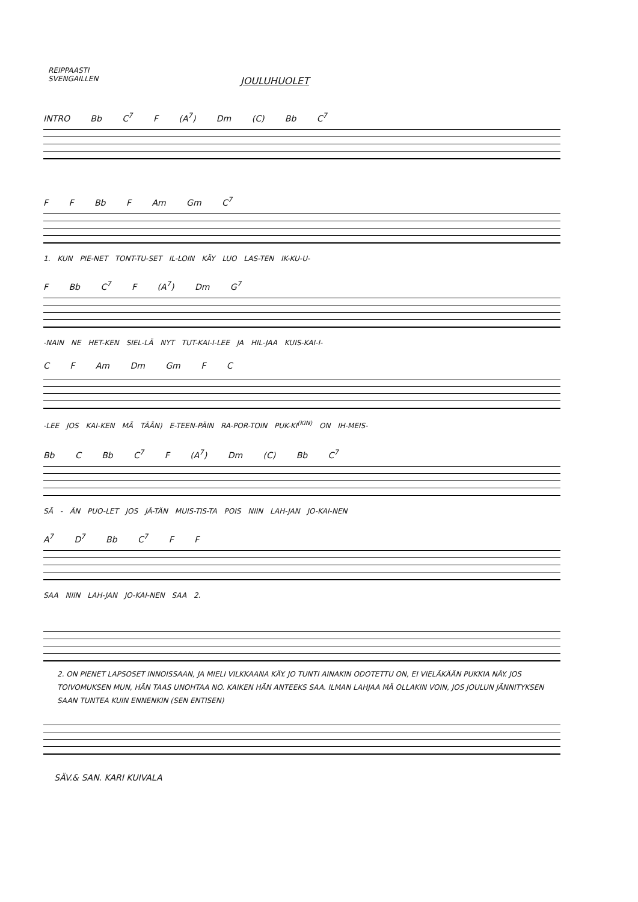REIPPAASTI
SVENGAILLEN
JOULUHUOLET
INTRO Bb C<sup>7</sup> F (A<sup>7</sup>) Dm (C) Bb C<sup>7</sup>
F F Bb F Am Gm C<sup>7</sup>
1. KUN PIE-NET TONT-TU-SET IL-LOIN KÄY LUO LAS-TEN IK-KU-U-
F Bb C<sup>7</sup> F (A<sup>7</sup>) Dm G<sup>7</sup>
-NAIN NE HET-KEN SIEL-LÄ NYT TUT-KAI-I-LEE JA HIL-JAA KUIS-KAI-I-
C F Am Dm Gm F C
-LEE JOS KAI-KEN MÄ TÄÄN) E-TEEN-PÄIN RA-POR-TOIN PUK-KI<sup>(KIN)</sup> ON IH-MEIS-
Bb C Bb C<sup>7</sup> F (A<sup>7</sup>) Dm (C) Bb C<sup>7</sup>
SÄ - ÄN PUO-LET JOS JÄ-TÄN MUIS-TIS-TA POIS NIIN LAH-JAN JO-KAI-NEN
A<sup>7</sup> D<sup>7</sup> Bb C<sup>7</sup> F F
SAA NIIN LAH-JAN JO-KAI-NEN SAA 2.
2. ON PIENET LAPSOSET INNOISSAAN, JA MIELI VILKKAANA KÄY. JO TUNTI AINAKIN ODOTETTU ON, EI VIELÄKÄÄN PUKKIA NÄY. JOS TOIVOMUKSEN MUN, HÄN TAAS UNOHTAA NO. KAIKEN HÄN ANTEEKS SAA. ILMAN LAHJAA MÄ OLLAKIN VOIN, JOS JOULUN JÄNNITYKSEN SAAN TUNTEA KUIN ENNENKIN (SEN ENTISEN)
SÄV.& SAN. KARI KUIVALA